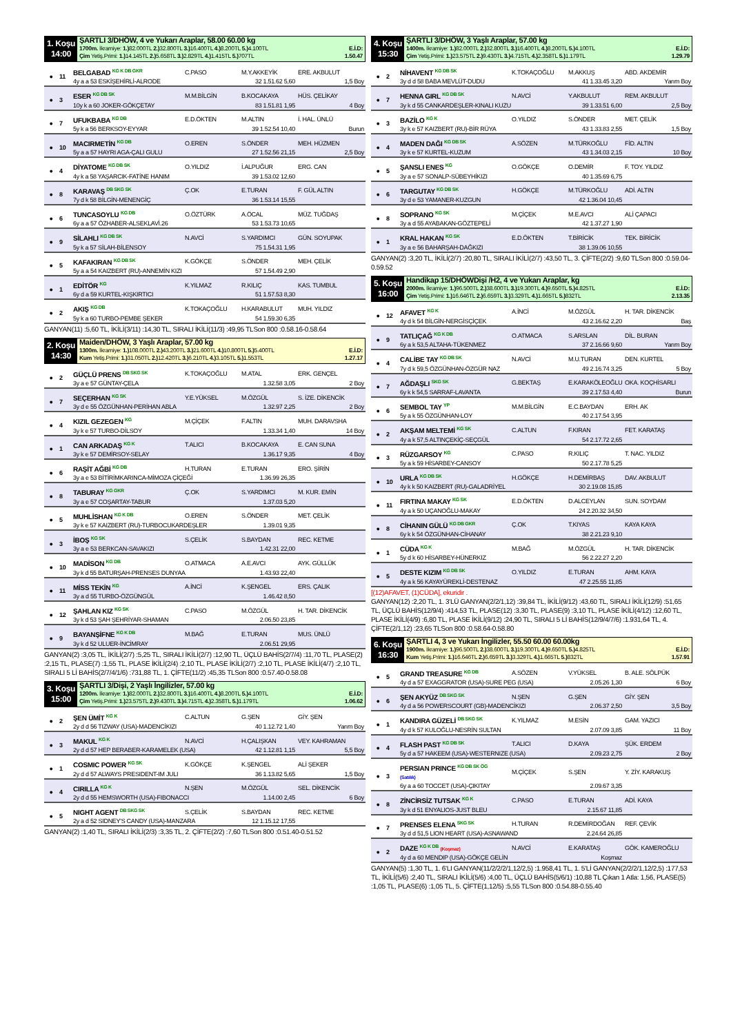1. Koşu
14:00
ŞARTLI 3/DHÖW, 4 ve Yukarı Araplar, 58.00 60.00 kg
1700m. İkramiye: 1.) 82.000TL 2.) 32.800TL 3.) 16.400TL 4.) 8.200TL 5.) 4.100TL E.İ.D:
Çim Yetiş.Primi: 1.) 14.145TL 2.) 5.658TL 3.) 2.829TL 4.) 1.415TL 5.) 707TL 1.50.47
| ● | 11 | BELGABAD <sup>KG K DB GKR</sup> | C.PASO | M.Y.AKKEYİK | ERE. AKBULUT |
| | | 4y a a 53 ESKİŞEHİRLİ-ALRODE | | 32 1.51.62 5,60 | 1,5 Boy |
| ● | 3 | ESER <sup>KG DB SK</sup> | M.M.BİLGİN | B.KOCAKAYA | HÜS. ÇELİKAY |
| | | 10y k a 60 JOKER-GÖKÇETAY | | 83 1.51.81 1,95 | 4 Boy |
| ● | 7 | UFUKBABA <sup>KG DB</sup> | E.D.ÖKTEN | M.ALTIN | İ. HAL. ÜNLÜ |
| | | 5y k a 56 BERKSOY-EYYAR | | 39 1.52.54 10,40 | Burun |
| ● | 10 | MACIRMETİN <sup>KG DB</sup> | O.EREN | S.ÖNDER | MEH. HÜZMEN |
| | | 5y a a 57 HAYRI AGA-ÇALI GULU | | 27 1.52.56 21,15 | 2,5 Boy |
| ● | 4 | DİYATOME <sup>KG DB SK</sup> | O.YILDIZ | İ.ALPUĞUR | ERG. CAN |
| | | 4y k a 58 YAŞARCIK-FATİNE HANIM | | 39 1.53.02 12,60 | |
| ● | 8 | KARAVAŞ <sup>DB SKG SK</sup> | Ç.OK | E.TURAN | F. GÜL ALTIN |
| | | 7y d k 58 BİLGİN-MENENGİÇ | | 36 1.53.14 15,55 | |
| ● | 6 | TUNCASOYLU <sup>KG DB</sup> | O.ÖZTÜRK | A.ÖCAL | MÜZ. TUĞDAŞ |
| | | 6y a a 57 ÖZHABER-ALSEKLAVİ.26 | | 53 1.53.73 10,65 | |
| ● | 9 | SİLAHLI <sup>KG DB SK</sup> | N.AVCİ | S.YARDIMCI | GÜN. SOYUPAK |
| | | 5y k a 57 SİLAH-BİLENSOY | | 75 1.54.31 1,95 | |
| ● | 5 | KAFAKIRAN <sup>KG DB SK</sup> | K.GÖKÇE | S.ÖNDER | MEH. ÇELİK |
| | | 5y a a 54 KAIZBERT (RU)-ANNEMİN KIZI | | 57 1.54.49 2,90 | |
| ● | 1 | EDİTÖR <sup>KG</sup> | K.YILMAZ | R.KILIÇ | KAS. TUMBUL |
| | | 6y d a 59 KURTEL-KIŞKIRTICI | | 51 1.57.53 8,30 | |
| ● | 2 | AKIŞ <sup>KG DB</sup> | K.TOKAÇOĞLU | H.KARABULUT | MUH. YILDIZ |
| | | 5y k a 60 TURBO-PEMBE ŞEKER | | 54 1.59.30 6,35 | |
GANYAN(11) :5,60 TL, İKİLİ(3/11) :14,30 TL, SIRALI İKİLİ(11/3) :49,95 TLSon 800 :0.58.16-0.58.64
2. Koşu
14:30
Maiden/DHÖW, 3 Yaşlı Araplar, 57.00 kg
1300m. İkramiye: 1.) 108.000TL 2.) 43.200TL 3.) 21.600TL 4.) 10.800TL 5.) 5.400TL E.İ.D:
Kum Yetiş.Primi: 1.) 31.050TL 2.) 12.420TL 3.) 6.210TL 4.) 3.105TL 5.) 1.553TL 1.27.17
| ● | 2 | GÜÇLÜ PRENS <sup>DB SKG SK</sup> | K.TOKAÇOĞLU | M.ATAL | ERK. GENÇEL |
| | | 3y a e 57 GÜNTAY-ÇELA | | 1.32.58 3,05 | 2 Boy |
| ● | 7 | SEÇERHAN <sup>KG SK</sup> | Y.E.YÜKSEL | M.ÖZGÜL | S. İZE. DİKENCİK |
| | | 3y d e 55 ÖZGÜNHAN-PERİHAN ABLA | | 1.32.97 2,25 | 2 Boy |
| ● | 4 | KIZIL GEZEGEN <sup>KG</sup> | M.ÇİÇEK | F.ALTIN | MUH. DARAVSHA |
| | | 3y k e 57 TURBO-DİLSOY | | 1.33.34 1,40 | 14 Boy |
| ● | 1 | CAN ARKADAŞ <sup>KG K</sup> | T.ALICI | B.KOCAKAYA | E. CAN SUNA |
| | | 3y k e 57 DEMİRSOY-SELAY | | 1.36.17 9,35 | 4 Boy |
| ● | 6 | RAŞİT AĞBİ <sup>KG DB</sup> | H.TURAN | E.TURAN | ERO. ŞİRİN |
| | | 3y a e 53 BİTİRİMKARINCA-MİMOZA ÇİÇEĞİ | | 1.36.99 26,35 | |
| ● | 8 | TABURAY <sup>KG GKR</sup> | Ç.OK | S.YARDIMCI | M. KUR. EMİN |
| | | 3y a e 57 COŞARTAY-TABUR | | 1.37.03 5,20 | |
| ● | 5 | MUHLİSHAN <sup>KG K DB</sup> | O.EREN | S.ÖNDER | MET. ÇELİK |
| | | 3y k e 57 KAIZBERT (RU)-TURBOCUKARDEŞLER | | 1.39.01 9,35 | |
| ● | 3 | İBOŞ <sup>KG SK</sup> | S.ÇELİK | S.BAYDAN | REC. KETME |
| | | 3y a e 53 BERKCAN-SAVAKIZI | | 1.42.31 22,00 | |
| ● | 10 | MADİSON <sup>KG DB</sup> | O.ATMACA | A.E.AVCI | AYK. GÜLLÜK |
| | | 3y k d 55 BATURŞAH-PRENSES DUNYAA | | 1.43.93 22,40 | |
| ● | 11 | MİSS TEKİN <sup>KG</sup> | A.İNCİ | K.ŞENGEL | ERS. ÇALIK |
| | | 3y a d 55 TURBO-ÖZGÜNGÜL | | 1.46.42 8,50 | |
| ● | 12 | ŞAHLAN KIZ <sup>KG SK</sup> | C.PASO | M.ÖZGÜL | H. TAR. DİKENCİK |
| | | 3y k d 53 ŞAH ŞEHRİYAR-SHAMAN | | 2.06.50 23,85 | |
| ● | 9 | BAYANŞİFNE <sup>KG K DB</sup> | M.BAĞ | E.TURAN | MUS. ÜNLÜ |
| | | 3y k d 52 ULUER-İNCİMRAY | | 2.06.51 29,95 | |
GANYAN(2) :3,05 TL, İKİLİ(2/7) :5,25 TL, SIRALI İKİLİ(2/7) :12,90 TL, ÜÇLÜ BAHİS(2/7/4) :11,70 TL, PLASE(2) :2,15 TL, PLASE(7) :1,55 TL, PLASE İKİLİ(2/4) :2,10 TL, PLASE İKİLİ(2/7) :2,10 TL, PLASE İKİLİ(4/7) :2,10 TL, SIRALI 5 Lİ BAHİS(2/7/4/1/6) :731,88 TL, 1. ÇİFTE(11/2) :45,35 TLSon 800 :0.57.40-0.58.08
3. Koşu
15:00
ŞARTLI 3/Dişi, 2 Yaşlı İngilizler, 57.00 kg
1200m. İkramiye: 1.) 82.000TL 2.) 32.800TL 3.) 16.400TL 4.) 8.200TL 5.) 4.100TL E.İ.D:
Çim Yetiş.Primi: 1.) 23.575TL 2.) 9.430TL 3.) 4.715TL 4.) 2.358TL 5.) 1.179TL 1.06.62
| ● | 2 | ŞEN ÜMİT <sup>KG K</sup> | C.ALTUN | G.ŞEN | GİY. ŞEN |
| | | 2y d d 56 TIZWAY (USA)-MADENCİKIZI | | 40 1.12.72 1,40 | Yarım Boy |
| ● | 3 | MAKUL <sup>KG K</sup> | N.AVCİ | H.ÇALIŞKAN | VEY. KAHRAMAN |
| | | 2y d d 57 HEP BERABER-KARAMELEK (USA) | | 42 1.12.81 1,15 | 5,5 Boy |
| ● | 1 | COSMIC POWER <sup>KG SK</sup> | K.GÖKÇE | K.ŞENGEL | ALİ ŞEKER |
| | | 2y d d 57 ALWAYS PRESIDENT-IM JULI | | 36 1.13.82 5,65 | 1,5 Boy |
| ● | 4 | CIRILLA <sup>KG K</sup> | N.ŞEN | M.ÖZGÜL | SEL. DİKENCİK |
| | | 2y d d 55 HEMSWORTH (USA)-FIBONACCI | | 1.14.00 2,45 | 6 Boy |
| ● | 5 | NIGHT AGENT <sup>DB SKG SK</sup> | S.ÇELİK | S.BAYDAN | REC. KETME |
| | | 2y a d 52 SIDNEY'S CANDY (USA)-MANZARA | | 12 1.15.12 17,55 | |
GANYAN(2) :1,40 TL, SIRALI İKİLİ(2/3) :3,35 TL, 2. ÇİFTE(2/2) :7,60 TLSon 800 :0.51.40-0.51.52
4. Koşu
15:30
ŞARTLI 3/DHÖW, 3 Yaşlı Araplar, 57.00 kg
1400m. İkramiye: 1.) 82.000TL 2.) 32.800TL 3.) 16.400TL 4.) 8.200TL 5.) 4.100TL E.İ.D:
Çim Yetiş.Primi: 1.) 23.575TL 2.) 9.430TL 3.) 4.715TL 4.) 2.358TL 5.) 1.179TL 1.29.79
| ● | 2 | NİHAVENT <sup>KG DB SK</sup> | K.TOKAÇOĞLU | M.AKKUŞ | ABD. AKDEMİR |
| | | 3y d d 58 BABA MEVLÜT-DUDU | | 41 1.33.45 3,20 | Yarım Boy |
| ● | 7 | HENNA GIRL <sup>KG DB SK</sup> | N.AVCİ | Y.AKBULUT | REM. AKBULUT |
| | | 3y k d 55 CANKARDEŞLER-KINALI KUZU | | 39 1.33.51 6,00 | 2,5 Boy |
| ● | 3 | BAZİLO <sup>KG K</sup> | O.YILDIZ | S.ÖNDER | MET. ÇELİK |
| | | 3y k e 57 KAIZBERT (RU)-BİR RÜYA | | 43 1.33.83 2,55 | 1,5 Boy |
| ● | 4 | MADEN DAĞI <sup>KG DB SK</sup> | A.SÖZEN | M.TÜRKOĞLU | FİD. ALTIN |
| | | 3y k e 57 KURTEL-KUZUM | | 43 1.34.03 2,15 | 10 Boy |
| ● | 5 | ŞANSLI ENES <sup>KG</sup> | O.GÖKÇE | O.DEMİR | F. TOY. YILDIZ |
| | | 3y a e 57 SONALP-SÜBEYHİKIZI | | 40 1.35.69 6,75 | |
| ● | 6 | TARGUTAY <sup>KG DB SK</sup> | H.GÖKÇE | M.TÜRKOĞLU | ADİ. ALTIN |
| | | 3y d e 53 YAMANER-KUZGUN | | 42 1.36.04 10,45 | |
| ● | 8 | SOPRANO <sup>KG SK</sup> | M.ÇİÇEK | M.E.AVCI | ALİ ÇAPACI |
| | | 3y a d 55 AYABAKAN-GÖZTEPELİ | | 42 1.37.27 1,90 | |
| ● | 1 | KRAL HAKAN <sup>KG SK</sup> | E.D.ÖKTEN | T.BİRİCİK | TEK. BİRİCİK |
| | | 3y a e 56 BAHARŞAH-DAĞKIZI | | 38 1.39.06 10,55 | |
GANYAN(2) :3,20 TL, İKİLİ(2/7) :20,80 TL, SIRALI İKİLİ(2/7) :43,50 TL, 3. ÇİFTE(2/2) :9,60 TLSon 800 :0.59.04-0.59.52
5. Koşu
16:00
Handikap 15/DHÖWDişi /H2, 4 ve Yukarı Araplar, kg
2000m. İkramiye: 1.) 96.500TL 2.) 38.600TL 3.) 19.300TL 4.) 9.650TL 5.) 4.825TL E.İ.D:
Çim Yetiş.Primi: 1.) 16.646TL 2.) 6.659TL 3.) 3.329TL 4.) 1.665TL 5.) 832TL 2.13.35
| ● | 12 | AFAVET <sup>KG K</sup> | A.İNCİ | M.ÖZGÜL | H. TAR. DİKENCİK |
| | | 4y d k 54 BİLGİN-NERGİSÇİÇEK | | 43 2.16.62 2,20 | Baş |
| ● | 9 | TATLIÇAĞ <sup>KG K DB</sup> | O.ATMACA | S.ARSLAN | DİL. BURAN |
| | | 6y a k 53,5 ALTAHA-TÜKENMEZ | | 37 2.16.66 9,60 | Yarım Boy |
| ● | 4 | CALİBE TAY <sup>KG DB SK</sup> | N.AVCİ | M.U.TURAN | DEN. KURTEL |
| | | 7y d k 59,5 ÖZGÜNHAN-ÖZGÜR NAZ | | 49 2.16.74 3,25 | 5 Boy |
| ● | 7 | AĞDAŞLI <sup>SKG SK</sup> | G.BEKTAŞ | E.KARAKÖLEOĞLU | OKA. KOÇHİSARLI |
| | | 6y k k 54,5 SARRAF-LAVANTA | | 39 2.17.53 4,40 | Burun |
| ● | 6 | SEMBOL TAY <sup>YP</sup> | M.M.BİLGİN | E.C.BAYDAN | ERH. AK |
| | | 5y a k 55 ÖZGÜNHAN-LOY | | 40 2.17.54 3,95 | |
| ● | 2 | AKŞAM MELTEMİ <sup>KG SK</sup> | C.ALTUN | F.KIRAN | FET. KARATAŞ |
| | | 4y a k 57,5 ALTINÇEKİÇ-SEÇGÜL | | 54 2.17.72 2,65 | |
| ● | 3 | RÜZGARSOY <sup>KG</sup> | C.PASO | R.KILIÇ | T. NAC. YILDIZ |
| | | 5y a k 59 HİSARBEY-CANSOY | | 50 2.17.78 5,25 | |
| ● | 10 | URLA <sup>KG DB SK</sup> | H.GÖKÇE | H.DEMİRBAŞ | DAV. AKBULUT |
| | | 4y k k 50 KAIZBERT (RU)-GALADRİYEL | | 30 2.19.08 15,85 | |
| ● | 11 | FIRTINA MAKAY <sup>KG SK</sup> | E.D.ÖKTEN | D.ALCEYLAN | SUN. SOYDAM |
| | | 4y a k 50 UÇANOĞLU-MAKAY | | 24 2.20.32 34,50 | |
| ● | 8 | CİHANIN GÜLÜ <sup>KG DB GKR</sup> | Ç.OK | T.KIYAS | KAYA KAYA |
| | | 6y k k 54 ÖZGÜNHAN-CİHANAY | | 38 2.21.23 9,10 | |
| ● | 1 | CÜDA <sup>KG K</sup> | M.BAĞ | M.ÖZGÜL | H. TAR. DİKENCİK |
| | | 5y d k 60 HİSARBEY-HÜNERKIZ | | 56 2.22.27 2,20 | |
| ● | 5 | DESTE KIZIM <sup>KG DB SK</sup> | O.YILDIZ | E.TURAN | AHM. KAYA |
| | | 4y a k 56 KAYAYÜREKLİ-DESTENAZ | | 47 2.25.55 11,85 | |
[(12)AFAVET, (1)CÜDA], ekuridir .
GANYAN(12) :2,20 TL, 1. 3'LÜ GANYAN(2/2/1,12) :39,84 TL, İKİLİ(9/12) :43,60 TL, SIRALI İKİLİ(12/9) :51,65 TL, ÜÇLÜ BAHİS(12/9/4) :414,53 TL, PLASE(12) :3,30 TL, PLASE(9) :3,10 TL, PLASE İKİLİ(4/12) :12,60 TL, PLASE İKİLİ(4/9) :6,80 TL, PLASE İKİLİ(9/12) :24,90 TL, SIRALI 5 Lİ BAHİS(12/9/4/7/6) :1.931,64 TL, 4. ÇİFTE(2/1,12) :23,65 TLSon 800 :0.58.64-0.58.80
6. Koşu
16:30
ŞARTLI 4, 3 ve Yukarı İngilizler, 55.50 60.00 60.00kg
1900m. İkramiye: 1.) 96.500TL 2.) 38.600TL 3.) 19.300TL 4.) 9.650TL 5.) 4.825TL E.İ.D:
Kum Yetiş.Primi: 1.) 16.646TL 2.) 6.659TL 3.) 3.329TL 4.) 1.665TL 5.) 832TL 1.57.91
| ● | 5 | GRAND TREASURE <sup>KG DB</sup> | A.SÖZEN | V.YÜKSEL | B. ALE. SÖLPÜK |
| | | 4y d a 57 EXAGGRATOR (USA)-SURE PEG (USA) | | 2.05.26 1,30 | 6 Boy |
| ● | 6 | ŞEN AKYÜZ <sup>DB SKG SK</sup> | N.ŞEN | G.ŞEN | GİY. ŞEN |
| | | 4y d a 56 POWERSCOURT (GB)-MADENCİKIZI | | 2.06.37 2,50 | 3,5 Boy |
| ● | 1 | KANDIRA GÜZELİ <sup>DB SKG SK</sup> | K.YILMAZ | M.ESİN | GAM. YAZICI |
| | | 4y d k 57 KULOĞLU-NESRİN SULTAN | | 2.07.09 3,85 | 11 Boy |
| ● | 4 | FLASH PAST <sup>KG DB SK</sup> | T.ALICI | D.KAYA | ŞÜK. ERDEM |
| | | 5y d a 57 HAKEEM (USA)-WESTERNIZE (USA) | | 2.09.23 2,75 | 2 Boy |
| ● | 3 | PERSIAN PRINCE <sup>KG DB SK ÖG</sup> (Satılık) | M.ÇİÇEK | S.ŞEN | Y. ZİY. KARAKUŞ |
| | | 6y a a 60 TOCCET (USA)-ÇIKITAY | | 2.09.67 3,35 | |
| ● | 8 | ZİNCİRSİZ TUTSAK <sup>KG K</sup> | C.PASO | E.TURAN | ADİ. KAYA |
| | | 3y k d 51 ENYALIOS-JUST BLEU | | 2.15.67 11,85 | |
| ● | 7 | PRENSES ELENA <sup>SKG SK</sup> | H.TURAN | R.DEMİRDOĞAN | REF. ÇEVİK |
| | | 3y d d 51,5 LION HEART (USA)-ASNAWAND | | 2.24.64 26,85 | |
| ● | 2 | DAZE <sup>KG K DB</sup> (Koşmaz) | N.AVCİ | E.KARATAŞ | GÖK. KAMEROĞLU |
| | | 4y d a 60 MENDIP (USA)-GÖKÇE GELİN | | Koşmaz | |
GANYAN(5) :1,30 TL, 1. 6'LI GANYAN(11/2/2/2/1,12/2,5) :1.958,41 TL, 1. 5'Lİ GANYAN(2/2/2/1,12/2,5) :177,53 TL, İKİLİ(5/6) :2,40 TL, SIRALI İKİLİ(5/6) :4,00 TL, ÜÇLÜ BAHİS(5/6/1) :10,88 TL Çıkan 1 Atla: 1,56, PLASE(5) :1,05 TL, PLASE(6) :1,05 TL, 5. ÇİFTE(1,12/5) :5,55 TLSon 800 :0.54.88-0.55.40